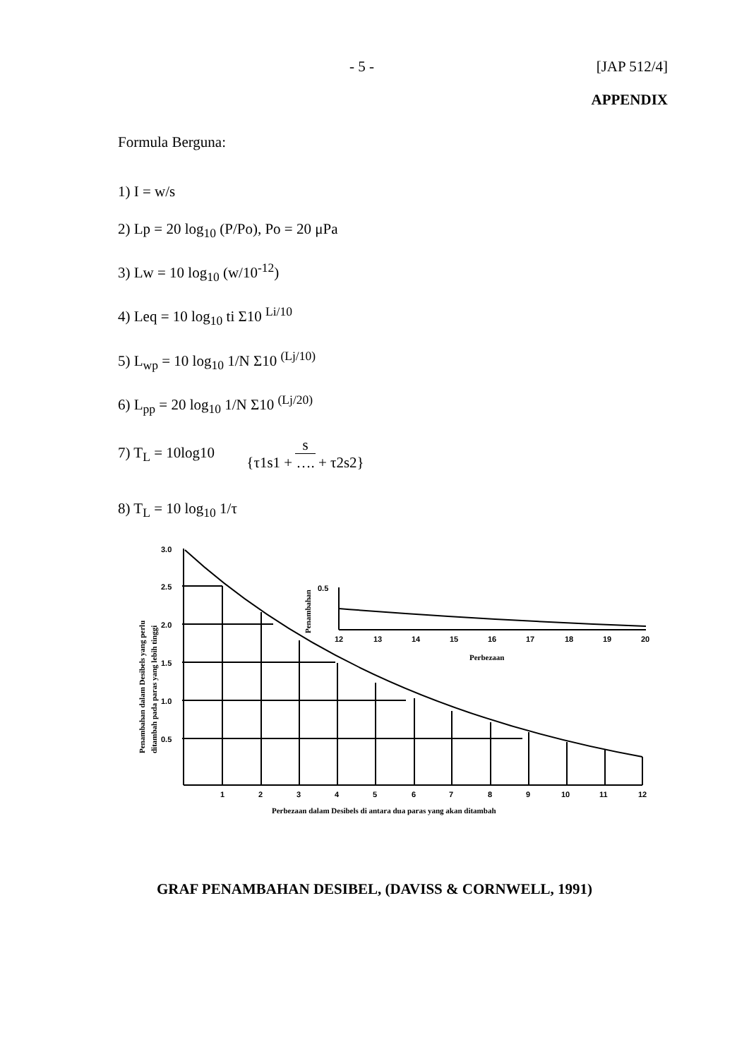- 5 - [JAP 512/4]
APPENDIX
Formula Berguna:
1) I = w/s
2) Lp = 20 log<sub>10</sub> (P/Po), Po = 20 μPa
3) Lw = 10 log<sub>10</sub> (w/10<sup>-12</sup>)
4) Leq = 10 log<sub>10</sub> ti Σ10 <sup>Li/10</sup>
5) L<sub>wp</sub> = 10 log<sub>10</sub> 1/N Σ10 <sup>(Lj/10)</sup>
6) L<sub>pp</sub> = 20 log<sub>10</sub> 1/N Σ10 <sup>(Lj/20)</sup>
7) T<sub>L</sub> = 10log10 {s
τ1s1 + …. + τ2s2}
8) T<sub>L</sub> = 10 log<sub>10</sub> 1/τ
3.0
2.5
2.0
1.5
1.0
0.5
1
2
3
4
5
6
7
8
9
10
11
12
Perbezaan dalam Desibels di antara dua paras yang akan ditambah
0.5
12
13
14
15
16
17
18
19
20
Perbezaan
Penambahan
Penambahan dalam Desibels yang perlu
ditambah pada paras yang lebih tinggi
GRAF PENAMBAHAN DESIBEL, (DAVISS & CORNWELL, 1991)